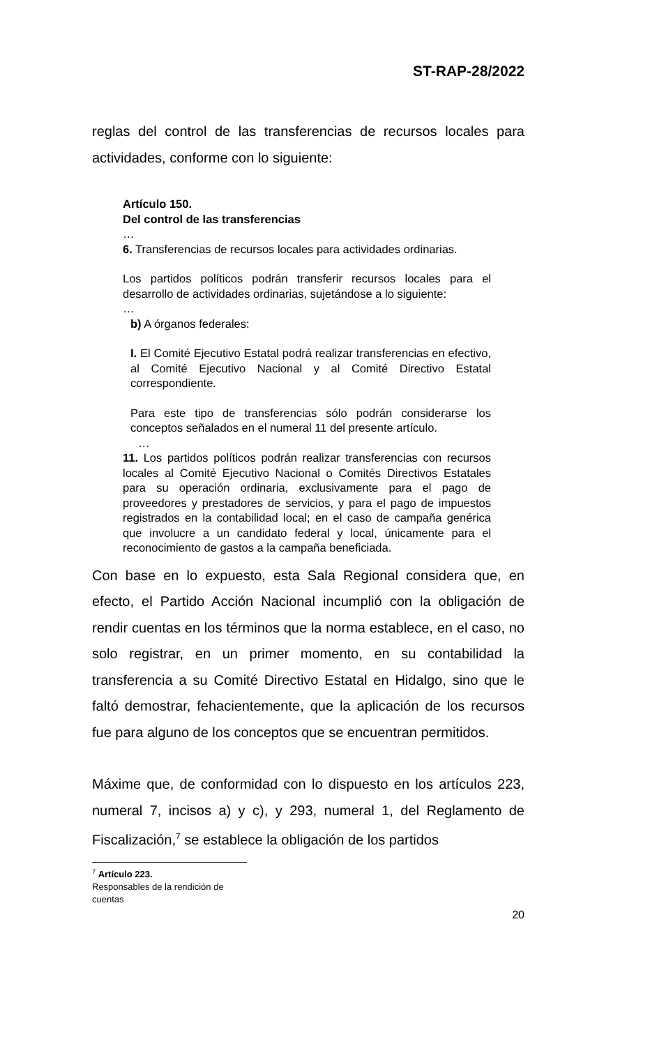ST-RAP-28/2022
reglas del control de las transferencias de recursos locales para actividades, conforme con lo siguiente:
Artículo 150.
Del control de las transferencias
…
6. Transferencias de recursos locales para actividades ordinarias.
Los partidos políticos podrán transferir recursos locales para el desarrollo de actividades ordinarias, sujetándose a lo siguiente:
…
b) A órganos federales:
I. El Comité Ejecutivo Estatal podrá realizar transferencias en efectivo, al Comité Ejecutivo Nacional y al Comité Directivo Estatal correspondiente.
Para este tipo de transferencias sólo podrán considerarse los conceptos señalados en el numeral 11 del presente artículo.
…
11. Los partidos políticos podrán realizar transferencias con recursos locales al Comité Ejecutivo Nacional o Comités Directivos Estatales para su operación ordinaria, exclusivamente para el pago de proveedores y prestadores de servicios, y para el pago de impuestos registrados en la contabilidad local; en el caso de campaña genérica que involucre a un candidato federal y local, únicamente para el reconocimiento de gastos a la campaña beneficiada.
Con base en lo expuesto, esta Sala Regional considera que, en efecto, el Partido Acción Nacional incumplió con la obligación de rendir cuentas en los términos que la norma establece, en el caso, no solo registrar, en un primer momento, en su contabilidad la transferencia a su Comité Directivo Estatal en Hidalgo, sino que le faltó demostrar, fehacientemente, que la aplicación de los recursos fue para alguno de los conceptos que se encuentran permitidos.
Máxime que, de conformidad con lo dispuesto en los artículos 223, numeral 7, incisos a) y c), y 293, numeral 1, del Reglamento de Fiscalización,<sup>7</sup> se establece la obligación de los partidos
<sup>7</sup> Artículo 223.
Responsables de la rendición de cuentas
20